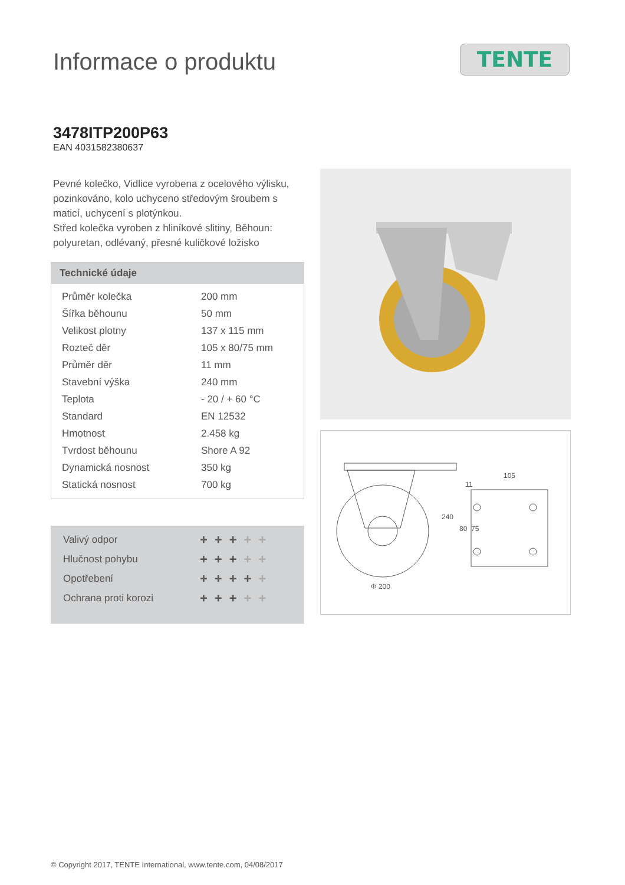Informace o produktu TENTE
3478ITP200P63
EAN 4031582380637
Pevné kolečko, Vidlice vyrobena z ocelového výlisku, pozinkováno, kolo uchyceno středovým šroubem s maticí, uchycení s plotýnkou.
Střed kolečka vyroben z hliníkové slitiny, Běhoun: polyuretan, odlévaný, přesné kuličkové ložisko
Technické údaje
| Průměr kolečka | 200 mm |
| Šířka běhounu | 50 mm |
| Velikost plotny | 137 x 115 mm |
| Rozteč děr | 105 x 80/75 mm |
| Průměr děr | 11 mm |
| Stavební výška | 240 mm |
| Teplota | - 20 / + 60 °C |
| Standard | EN 12532 |
| Hmotnost | 2.458 kg |
| Tvrdost běhounu | Shore A 92 |
| Dynamická nosnost | 350 kg |
| Statická nosnost | 700 kg |
| Valivý odpor | +++ ++ |
| Hlučnost pohybu | +++ ++ |
| Opotřebení | ++++ + |
| Ochrana proti korozi | +++ ++ |
Φ 200
240
80
75
105
11
© Copyright 2017, TENTE International, www.tente.com, 04/08/2017